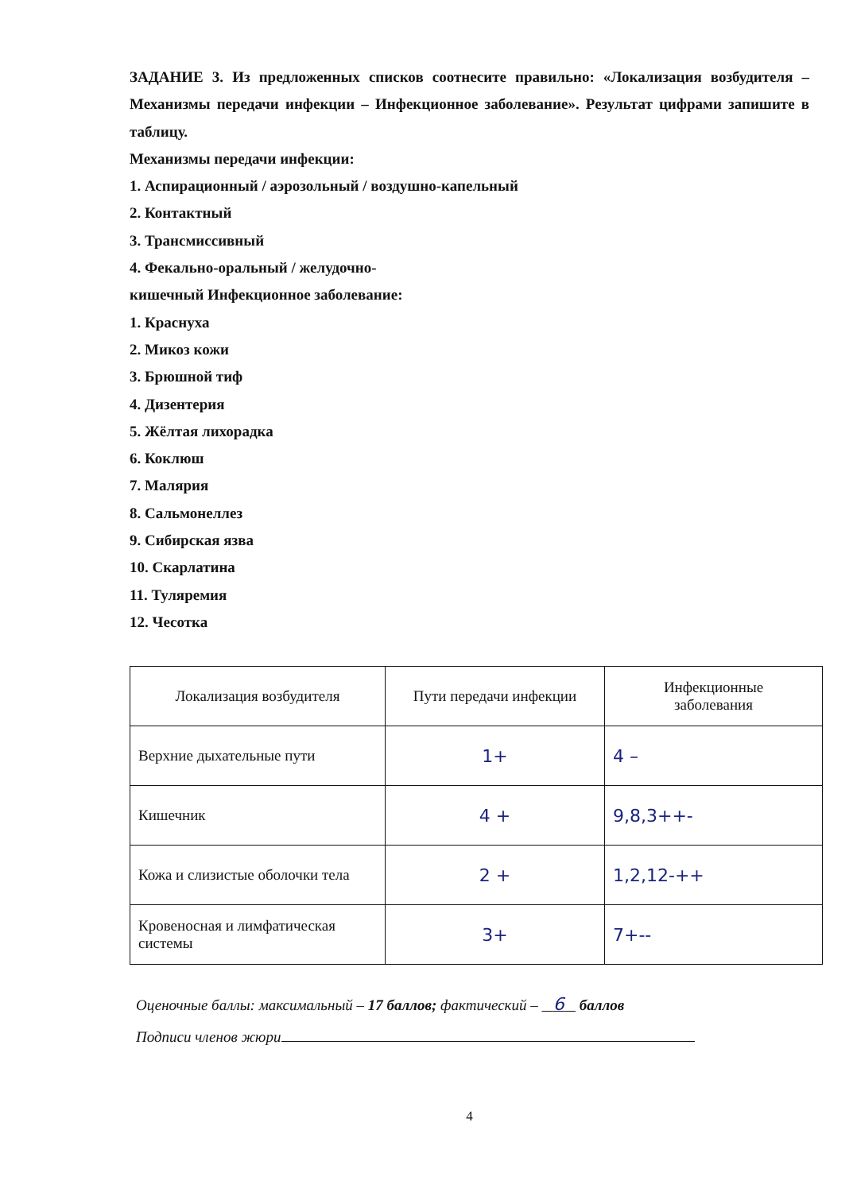ЗАДАНИЕ 3. Из предложенных списков соотнесите правильно: «Локализация возбудителя – Механизмы передачи инфекции – Инфекционное заболевание». Результат цифрами запишите в таблицу.
Механизмы передачи инфекции:
1. Аспирационный / аэрозольный / воздушно-капельный
2. Контактный
3. Трансмиссивный
4. Фекально-оральный / желудочно-
кишечный Инфекционное заболевание:
1. Краснуха
2. Микоз кожи
3. Брюшной тиф
4. Дизентерия
5. Жёлтая лихорадка
6. Коклюш
7. Малярия
8. Сальмонеллез
9. Сибирская язва
10. Скарлатина
11. Туляремия
12. Чесотка
| Локализация возбудителя | Пути передачи инфекции | Инфекционные заболевания |
| --- | --- | --- |
| Верхние дыхательные пути | 1+ | 4 – |
| Кишечник | 4 + | 9,8,3++- |
| Кожа и слизистые оболочки тела | 2 + | 1,2,12-++ |
| Кровеносная и лимфатическая системы | 3+ | 7+-- |
Оценочные баллы: максимальный – 17 баллов; фактический – 6 баллов
Подписи членов жюри
4